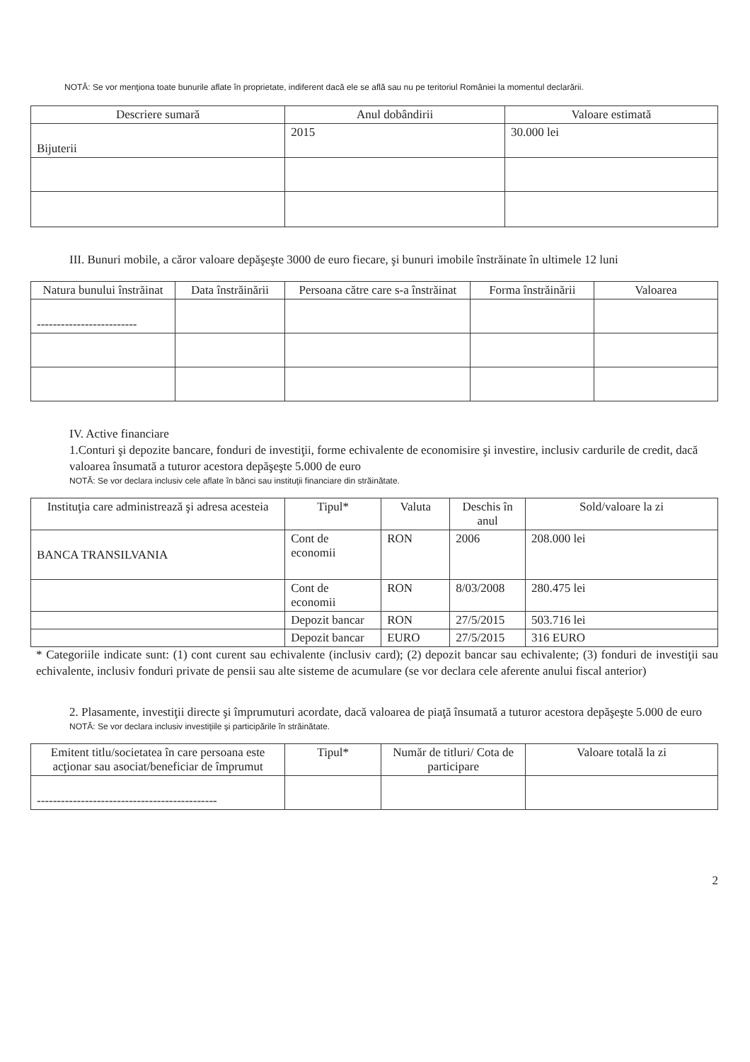NOTĂ: Se vor menţiona toate bunurile aflate în proprietate, indiferent dacă ele se află sau nu pe teritoriul României la momentul declarării.
| Descriere sumară | Anul dobândirii | Valoare estimată |
| --- | --- | --- |
| Bijuterii | 2015 | 30.000 lei |
III. Bunuri mobile, a căror valoare depăşeşte 3000 de euro fiecare, şi bunuri imobile înstrăinate în ultimele 12 luni
| Natura bunului înstrăinat | Data înstrăinării | Persoana către care s-a înstrăinat | Forma înstrăinării | Valoarea |
| --- | --- | --- | --- | --- |
| ------------------------- | | | | |
IV. Active financiare
1.Conturi şi depozite bancare, fonduri de investiţii, forme echivalente de economisire şi investire, inclusiv cardurile de credit, dacă valoarea însumată a tuturor acestora depăşeşte 5.000 de euro
NOTĂ: Se vor declara inclusiv cele aflate în bănci sau instituţii financiare din străinătate.
| Instituţia care administrează şi adresa acesteia | Tipul* | Valuta | Deschis în anul | Sold/valoare la zi |
| --- | --- | --- | --- | --- |
| BANCA TRANSILVANIA | Cont de economii | RON | 2006 | 208.000 lei |
| | Cont de economii | RON | 8/03/2008 | 280.475 lei |
| | Depozit bancar | RON | 27/5/2015 | 503.716 lei |
| | Depozit bancar | EURO | 27/5/2015 | 316 EURO |
* Categoriile indicate sunt: (1) cont curent sau echivalente (inclusiv card); (2) depozit bancar sau echivalente; (3) fonduri de investiţii sau echivalente, inclusiv fonduri private de pensii sau alte sisteme de acumulare (se vor declara cele aferente anului fiscal anterior)
2. Plasamente, investiţii directe şi împrumuturi acordate, dacă valoarea de piaţă însumată a tuturor acestora depăşeşte 5.000 de euro
NOTĂ: Se vor declara inclusiv investiţiile şi participările în străinătate.
| Emitent titlu/societatea în care persoana este acţionar sau asociat/beneficiar de împrumut | Tipul* | Număr de titluri/ Cota de participare | Valoare totală la zi |
| --- | --- | --- | --- |
| --------------------------------------------- | | | |
2